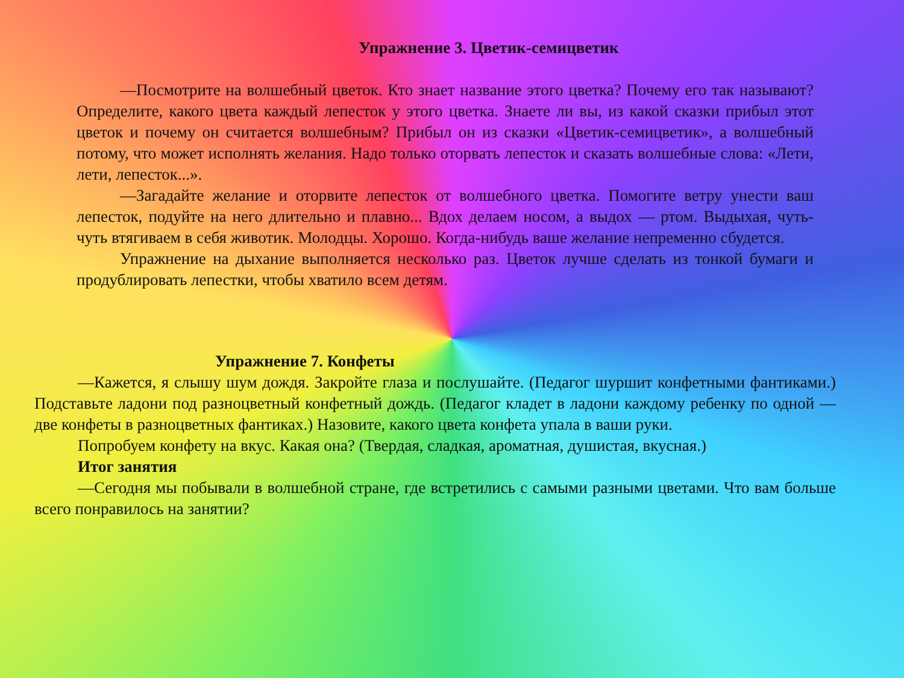Упражнение 3. Цветик-семицветик
—Посмотрите на волшебный цветок. Кто знает название этого цветка? Почему его так называют? Определите, какого цвета каждый лепесток у этого цветка. Знаете ли вы, из какой сказки прибыл этот цветок и почему он считается волшебным? Прибыл он из сказки «Цветик-семицветик», а волшебный потому, что может исполнять желания. Надо только оторвать лепесток и сказать волшебные слова: «Лети, лети, лепесток...».
—Загадайте желание и оторвите лепесток от волшебного цветка. Помогите ветру унести ваш лепесток, подуйте на него длительно и плавно... Вдох делаем носом, а выдох — ртом. Выдыхая, чуть-чуть втягиваем в себя животик. Молодцы. Хорошо. Когда-нибудь ваше желание непременно сбудется.
Упражнение на дыхание выполняется несколько раз. Цветок лучше сделать из тонкой бумаги и продублировать лепестки, чтобы хватило всем детям.
Упражнение 7. Конфеты
—Кажется, я слышу шум дождя. Закройте глаза и послушайте. (Педагог шуршит конфетными фантиками.) Подставьте ладони под разноцветный конфетный дождь. (Педагог кладет в ладони каждому ребенку по одной — две конфеты в разноцветных фантиках.) Назовите, какого цвета конфета упала в ваши руки.
Попробуем конфету на вкус. Какая она? (Твердая, сладкая, ароматная, душистая, вкусная.)
Итог занятия
—Сегодня мы побывали в волшебной стране, где встретились с самыми разными цветами. Что вам больше всего понравилось на занятии?